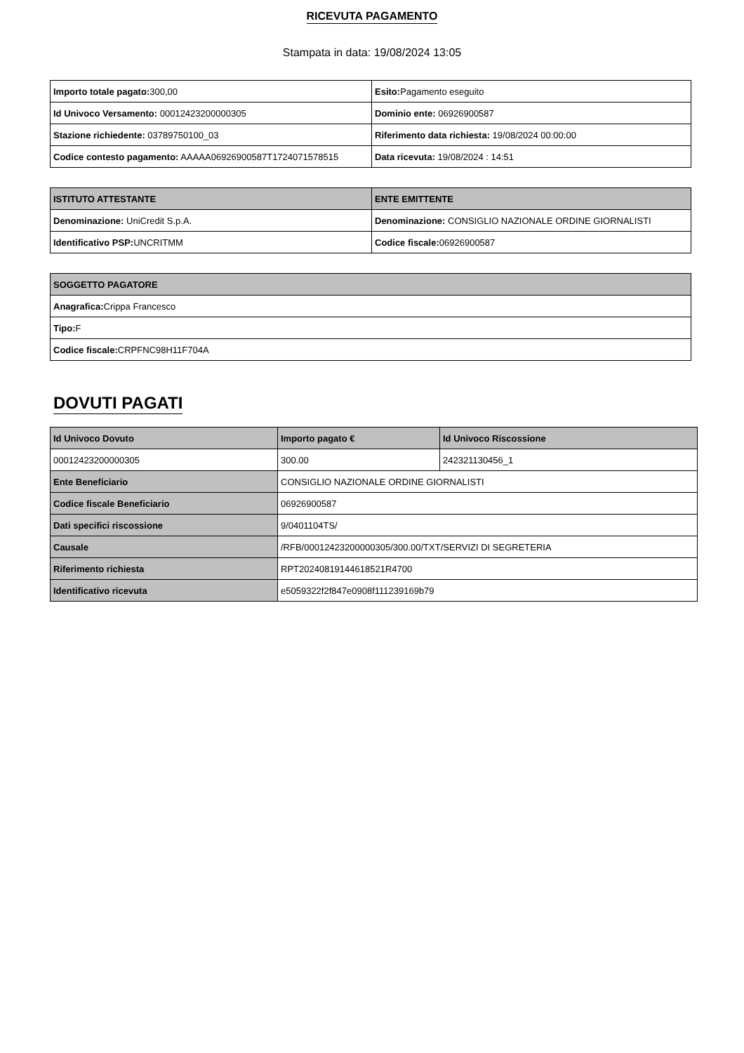RICEVUTA PAGAMENTO
Stampata in data: 19/08/2024 13:05
| Importo totale pagato: 300,00 | Esito: Pagamento eseguito |
| Id Univoco Versamento: 00012423200000305 | Dominio ente: 06926900587 |
| Stazione richiedente: 03789750100_03 | Riferimento data richiesta: 19/08/2024 00:00:00 |
| Codice contesto pagamento: AAAAA06926900587T1724071578515 | Data ricevuta: 19/08/2024 : 14:51 |
| ISTITUTO ATTESTANTE | ENTE EMITTENTE |
| --- | --- |
| Denominazione: UniCredit S.p.A. | Denominazione: CONSIGLIO NAZIONALE ORDINE GIORNALISTI |
| Identificativo PSP: UNCRITMM | Codice fiscale: 06926900587 |
| SOGGETTO PAGATORE |
| --- |
| Anagrafica: Crippa Francesco |
| Tipo: F |
| Codice fiscale: CRPFNC98H11F704A |
DOVUTI PAGATI
| Id Univoco Dovuto | Importo pagato € | Id Univoco Riscossione |
| --- | --- | --- |
| 00012423200000305 | 300.00 | 242321130456_1 |
| Ente Beneficiario | CONSIGLIO NAZIONALE ORDINE GIORNALISTI | |
| Codice fiscale Beneficiario | 06926900587 | |
| Dati specifici riscossione | 9/0401104TS/ | |
| Causale | /RFB/00012423200000305/300.00/TXT/SERVIZI DI SEGRETERIA | |
| Riferimento richiesta | RPT20240819144618521R4700 | |
| Identificativo ricevuta | e5059322f2f847e0908f111239169b79 | |